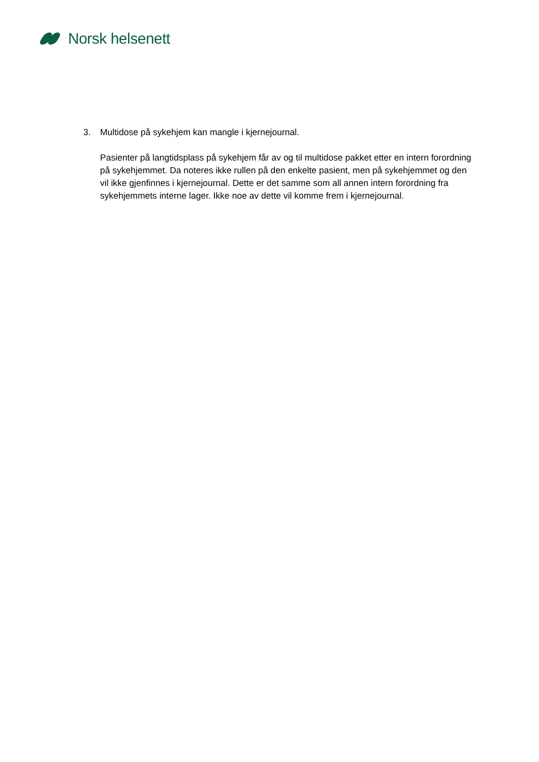Norsk helsenett
3. Multidose på sykehjem kan mangle i kjernejournal.
Pasienter på langtidsplass på sykehjem får av og til multidose pakket etter en intern forordning på sykehjemmet. Da noteres ikke rullen på den enkelte pasient, men på sykehjemmet og den vil ikke gjenfinnes i kjernejournal. Dette er det samme som all annen intern forordning fra sykehjemmets interne lager. Ikke noe av dette vil komme frem i kjernejournal.